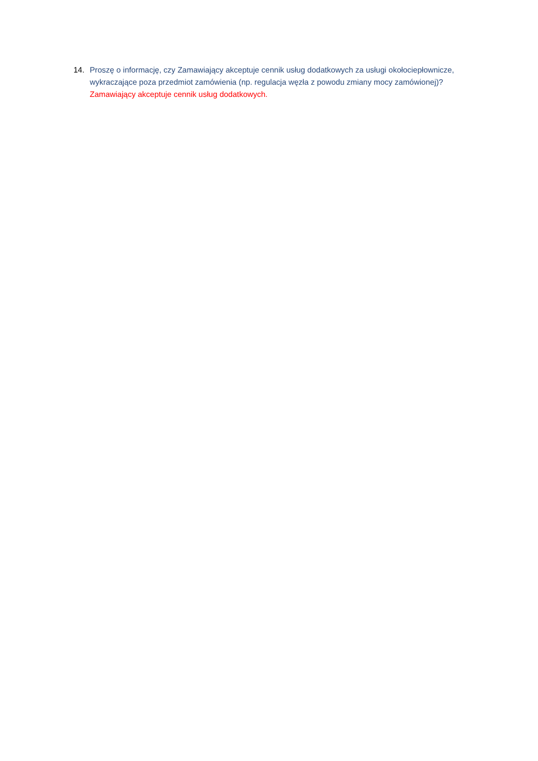14. Proszę o informację, czy Zamawiający akceptuje cennik usług dodatkowych za usługi okołociepłownicze, wykraczające poza przedmiot zamówienia (np. regulacja węzła z powodu zmiany mocy zamówionej)?
Zamawiający akceptuje cennik usług dodatkowych.